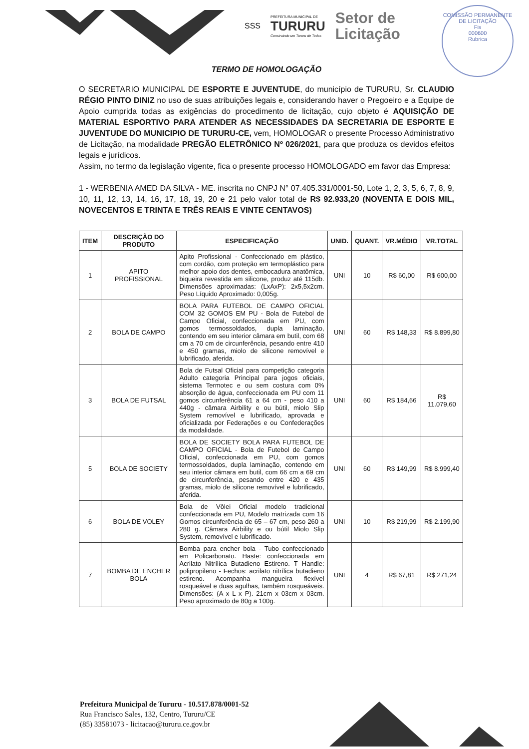SSS
PREFEITURA MUNICIPAL DE
TURURU
Construindo um Tururu de Todos
Setor de
Licitação
COMISSÃO PERMANENTE DE LICITAÇÃO
Fis
000600
Rubrica
TERMO DE HOMOLOGAÇÃO
O SECRETARIO MUNICIPAL DE ESPORTE E JUVENTUDE, do município de TURURU, Sr. CLAUDIO RÉGIO PINTO DINIZ no uso de suas atribuições legais e, considerando haver o Pregoeiro e a Equipe de Apoio cumprida todas as exigências do procedimento de licitação, cujo objeto é AQUISIÇÃO DE MATERIAL ESPORTIVO PARA ATENDER AS NECESSIDADES DA SECRETARIA DE ESPORTE E JUVENTUDE DO MUNICIPIO DE TURURU-CE, vem, HOMOLOGAR o presente Processo Administrativo de Licitação, na modalidade PREGÃO ELETRÔNICO Nº 026/2021, para que produza os devidos efeitos legais e jurídicos.
Assim, no termo da legislação vigente, fica o presente processo HOMOLOGADO em favor das Empresa:
1 - WERBENIA AMED DA SILVA - ME. inscrita no CNPJ N° 07.405.331/0001-50, Lote 1, 2, 3, 5, 6, 7, 8, 9, 10, 11, 12, 13, 14, 16, 17, 18, 19, 20 e 21 pelo valor total de R$ 92.933,20 (NOVENTA E DOIS MIL, NOVECENTOS E TRINTA E TRÊS REAIS E VINTE CENTAVOS)
| ITEM | DESCRIÇÃO DO PRODUTO | ESPECIFICAÇÃO | UNID. | QUANT. | VR.MÉDIO | VR.TOTAL |
| --- | --- | --- | --- | --- | --- | --- |
| 1 | APITO PROFISSIONAL | Apito Profissional - Confeccionado em plástico, com cordão, com proteção em termoplástico para melhor apoio dos dentes, embocadura anatômica, biqueira revestida em silicone, produz até 115db. Dimensões aproximadas: (LxAxP): 2x5,5x2cm. Peso Líquido Aproximado: 0,005g. | UNI | 10 | R$ 60,00 | R$ 600,00 |
| 2 | BOLA DE CAMPO | BOLA PARA FUTEBOL DE CAMPO OFICIAL COM 32 GOMOS EM PU - Bola de Futebol de Campo Oficial, confeccionada em PU, com gomos termossoldados, dupla laminação, contendo em seu interior câmara em butil, com 68 cm a 70 cm de circunferência, pesando entre 410 e 450 gramas, miolo de silicone removível e lubrificado, aferida. | UNI | 60 | R$ 148,33 | R$ 8.899,80 |
| 3 | BOLA DE FUTSAL | Bola de Futsal Oficial para competição categoria Adulto categoria Principal para jogos oficiais, sistema Termotec e ou sem costura com 0% absorção de água, confeccionada em PU com 11 gomos circunferência 61 a 64 cm - peso 410 a 440g - câmara Airbility e ou bútil, miolo Slip System removível e lubrificado, aprovada e oficializada por Federações e ou Confederações da modalidade. | UNI | 60 | R$ 184,66 | R$ 11.079,60 |
| 5 | BOLA DE SOCIETY | BOLA DE SOCIETY BOLA PARA FUTEBOL DE CAMPO OFICIAL - Bola de Futebol de Campo Oficial, confeccionada em PU, com gomos termossoldados, dupla laminação, contendo em seu interior câmara em butil, com 66 cm a 69 cm de circunferência, pesando entre 420 e 435 gramas, miolo de silicone removível e lubrificado, aferida. | UNI | 60 | R$ 149,99 | R$ 8.999,40 |
| 6 | BOLA DE VOLEY | Bola de Vôlei Oficial modelo tradicional confeccionada em PU, Modelo matrizada com 16 Gomos circunferência de 65 – 67 cm, peso 260 a 280 g. Câmara Airbility e ou bútil Miolo Slip System, removível e lubrificado. | UNI | 10 | R$ 219,99 | R$ 2.199,90 |
| 7 | BOMBA DE ENCHER BOLA | Bomba para encher bola - Tubo confeccionado em Policarbonato. Haste: confeccionada em Acrilato Nitrílica Butadieno Estireno. T Handle: polipropileno - Fechos: acrilato nitrílica butadieno estireno. Acompanha mangueira flexível rosqueável e duas agulhas, também rosqueáveis. Dimensões: (A x L x P). 21cm x 03cm x 03cm. Peso aproximado de 80g a 100g. | UNI | 4 | R$ 67,81 | R$ 271,24 |
Prefeitura Municipal de Tururu - 10.517.878/0001-52
Rua Francisco Sales, 132, Centro, Tururu/CE
(85) 33581073 - licitacao@tururu.ce.gov.br